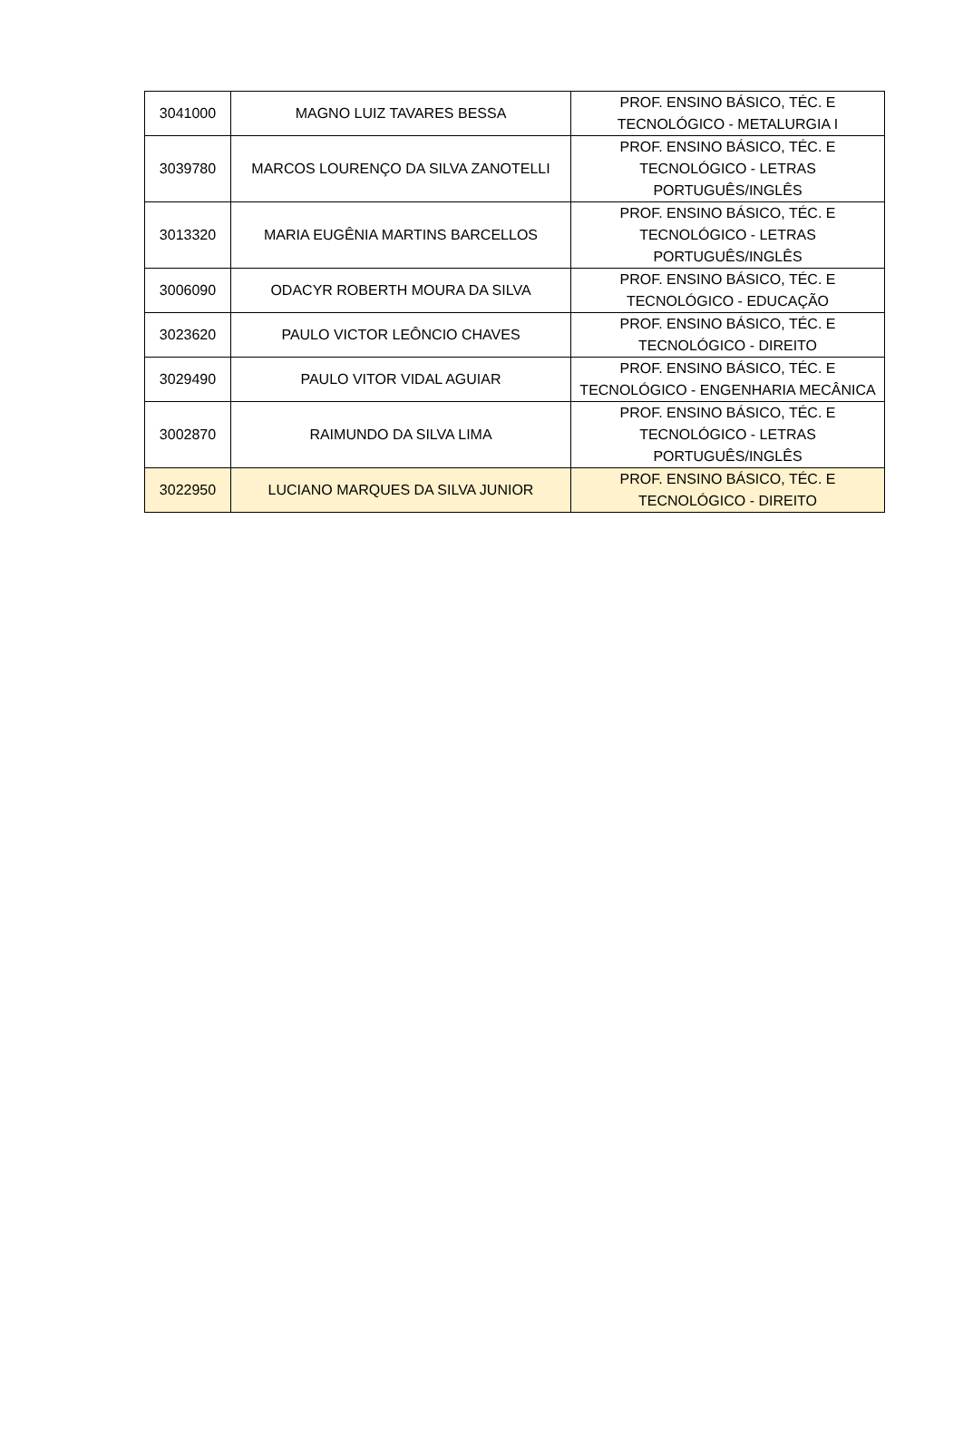| 3041000 | MAGNO LUIZ TAVARES BESSA | PROF. ENSINO BÁSICO, TÉC. E TECNOLÓGICO - METALURGIA I |
| 3039780 | MARCOS LOURENÇO DA SILVA ZANOTELLI | PROF. ENSINO BÁSICO, TÉC. E TECNOLÓGICO - LETRAS PORTUGUÊS/INGLÊS |
| 3013320 | MARIA EUGÊNIA MARTINS BARCELLOS | PROF. ENSINO BÁSICO, TÉC. E TECNOLÓGICO - LETRAS PORTUGUÊS/INGLÊS |
| 3006090 | ODACYR ROBERTH MOURA DA SILVA | PROF. ENSINO BÁSICO, TÉC. E TECNOLÓGICO - EDUCAÇÃO |
| 3023620 | PAULO VICTOR LEÔNCIO CHAVES | PROF. ENSINO BÁSICO, TÉC. E TECNOLÓGICO - DIREITO |
| 3029490 | PAULO VITOR VIDAL AGUIAR | PROF. ENSINO BÁSICO, TÉC. E TECNOLÓGICO - ENGENHARIA MECÂNICA |
| 3002870 | RAIMUNDO DA SILVA LIMA | PROF. ENSINO BÁSICO, TÉC. E TECNOLÓGICO - LETRAS PORTUGUÊS/INGLÊS |
| 3022950 | LUCIANO MARQUES DA SILVA JUNIOR | PROF. ENSINO BÁSICO, TÉC. E TECNOLÓGICO - DIREITO |